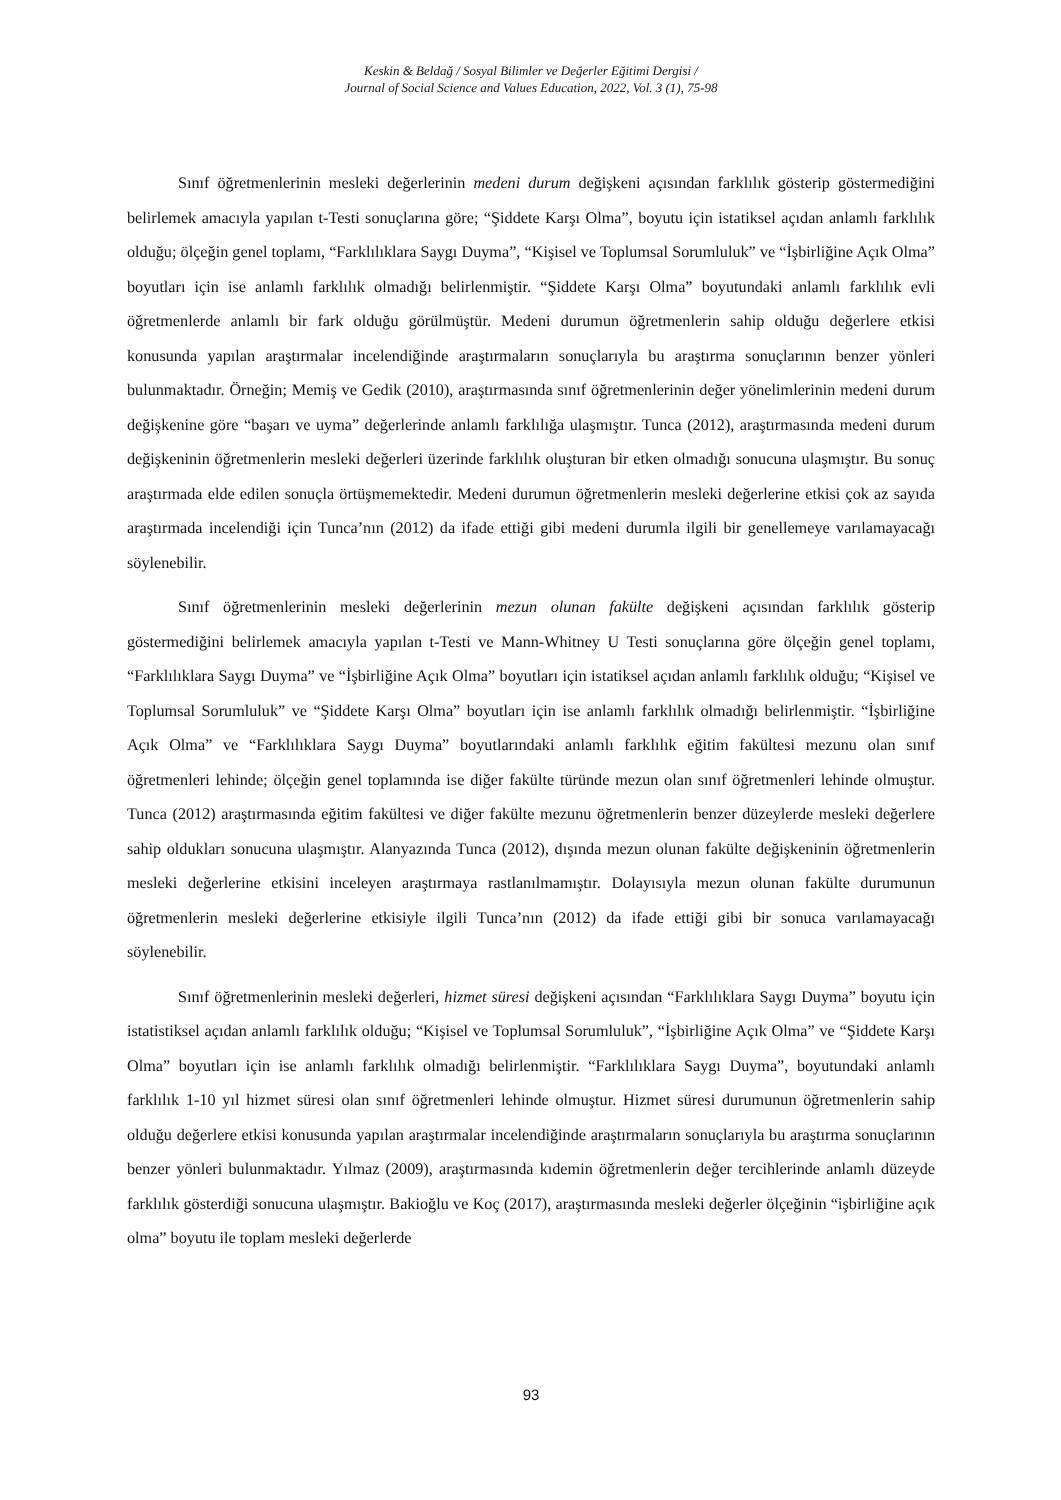Keskin & Beldağ / Sosyal Bilimler ve Değerler Eğitimi Dergisi /
Journal of Social Science and Values Education, 2022, Vol. 3 (1), 75-98
Sınıf öğretmenlerinin mesleki değerlerinin medeni durum değişkeni açısından farklılık gösterip göstermediğini belirlemek amacıyla yapılan t-Testi sonuçlarına göre; “Şiddete Karşı Olma”, boyutu için istatiksel açıdan anlamlı farklılık olduğu; ölçeğin genel toplamı, “Farklılıklara Saygı Duyma”, “Kişisel ve Toplumsal Sorumluluk” ve “İşbirliğine Açık Olma” boyutları için ise anlamlı farklılık olmadığı belirlenmiştir. “Şiddete Karşı Olma” boyutundaki anlamlı farklılık evli öğretmenlerde anlamlı bir fark olduğu görülmüştür. Medeni durumun öğretmenlerin sahip olduğu değerlere etkisi konusunda yapılan araştırmalar incelendiğinde araştırmaların sonuçlarıyla bu araştırma sonuçlarının benzer yönleri bulunmaktadır. Örneğin; Memiş ve Gedik (2010), araştırmasında sınıf öğretmenlerinin değer yönelimlerinin medeni durum değişkenine göre “başarı ve uyma” değerlerinde anlamlı farklılığa ulaşmıştır. Tunca (2012), araştırmasında medeni durum değişkeninin öğretmenlerin mesleki değerleri üzerinde farklılık oluşturan bir etken olmadığı sonucuna ulaşmıştır. Bu sonuç araştırmada elde edilen sonuçla örtüşmemektedir. Medeni durumun öğretmenlerin mesleki değerlerine etkisi çok az sayıda araştırmada incelendiği için Tunca’nın (2012) da ifade ettiği gibi medeni durumla ilgili bir genellemeye varılamayacağı söylenebilir.
Sınıf öğretmenlerinin mesleki değerlerinin mezun olunan fakülte değişkeni açısından farklılık gösterip göstermediğini belirlemek amacıyla yapılan t-Testi ve Mann-Whitney U Testi sonuçlarına göre ölçeğin genel toplamı, “Farklılıklara Saygı Duyma” ve “İşbirliğine Açık Olma” boyutları için istatiksel açıdan anlamlı farklılık olduğu; “Kişisel ve Toplumsal Sorumluluk” ve “Şiddete Karşı Olma” boyutları için ise anlamlı farklılık olmadığı belirlenmiştir. “İşbirliğine Açık Olma” ve “Farklılıklara Saygı Duyma” boyutlarındaki anlamlı farklılık eğitim fakültesi mezunu olan sınıf öğretmenleri lehinde; ölçeğin genel toplamında ise diğer fakülte türünde mezun olan sınıf öğretmenleri lehinde olmuştur. Tunca (2012) araştırmasında eğitim fakültesi ve diğer fakülte mezunu öğretmenlerin benzer düzeylerde mesleki değerlere sahip oldukları sonucuna ulaşmıştır. Alanyazında Tunca (2012), dışında mezun olunan fakülte değişkeninin öğretmenlerin mesleki değerlerine etkisini inceleyen araştırmaya rastlanılmamıştır. Dolayısıyla mezun olunan fakülte durumunun öğretmenlerin mesleki değerlerine etkisiyle ilgili Tunca’nın (2012) da ifade ettiği gibi bir sonuca varılamayacağı söylenebilir.
Sınıf öğretmenlerinin mesleki değerleri, hizmet süresi değişkeni açısından “Farklılıklara Saygı Duyma” boyutu için istatistiksel açıdan anlamlı farklılık olduğu; “Kişisel ve Toplumsal Sorumluluk”, “İşbirliğine Açık Olma” ve “Şiddete Karşı Olma” boyutları için ise anlamlı farklılık olmadığı belirlenmiştir. “Farklılıklara Saygı Duyma”, boyutundaki anlamlı farklılık 1-10 yıl hizmet süresi olan sınıf öğretmenleri lehinde olmuştur. Hizmet süresi durumunun öğretmenlerin sahip olduğu değerlere etkisi konusunda yapılan araştırmalar incelendiğinde araştırmaların sonuçlarıyla bu araştırma sonuçlarının benzer yönleri bulunmaktadır. Yılmaz (2009), araştırmasında kıdemin öğretmenlerin değer tercihlerinde anlamlı düzeyde farklılık gösterdiği sonucuna ulaşmıştır. Bakioğlu ve Koç (2017), araştırmasında mesleki değerler ölçeğinin “işbirliğine açık olma” boyutu ile toplam mesleki değerlerde
93